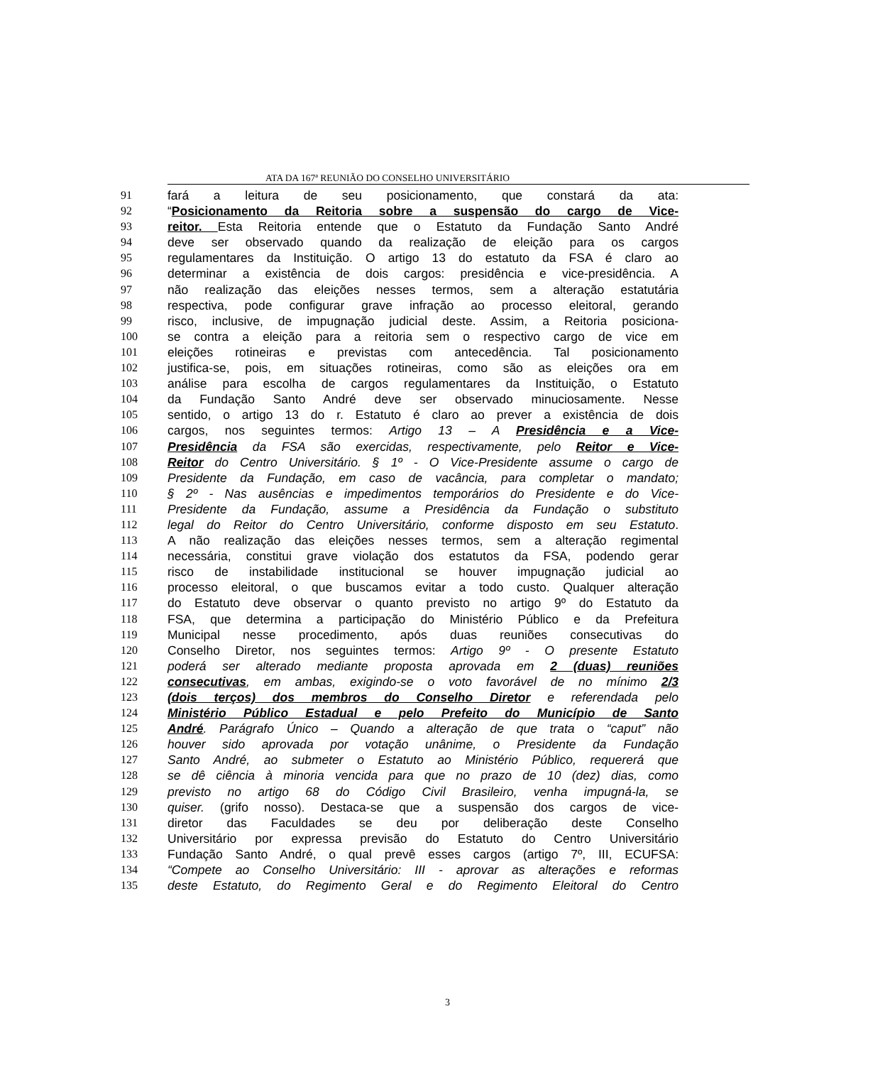ATA DA 167ª REUNIÃO DO CONSELHO UNIVERSITÁRIO
91 fará a leitura de seu posicionamento, que constará da ata:
92 “Posicionamento da Reitoria sobre a suspensão do cargo de Vice-
93 reitor. Esta Reitoria entende que o Estatuto da Fundação Santo André
94 deve ser observado quando da realização de eleição para os cargos
95 regulamentares da Instituição. O artigo 13 do estatuto da FSA é claro ao
96 determinar a existência de dois cargos: presidência e vice-presidência. A
97 não realização das eleições nesses termos, sem a alteração estatutária
98 respectiva, pode configurar grave infração ao processo eleitoral, gerando
99 risco, inclusive, de impugnação judicial deste. Assim, a Reitoria posiciona-
100 se contra a eleição para a reitoria sem o respectivo cargo de vice em
101 eleições rotineiras e previstas com antecedência. Tal posicionamento
102 justifica-se, pois, em situações rotineiras, como são as eleições ora em
103 análise para escolha de cargos regulamentares da Instituição, o Estatuto
104 da Fundação Santo André deve ser observado minuciosamente. Nesse
105 sentido, o artigo 13 do r. Estatuto é claro ao prever a existência de dois
106 cargos, nos seguintes termos: Artigo 13 – A Presidência e a Vice-
107 Presidência da FSA são exercidas, respectivamente, pelo Reitor e Vice-
108 Reitor do Centro Universitário. § 1º - O Vice-Presidente assume o cargo de
109 Presidente da Fundação, em caso de vacância, para completar o mandato;
110 § 2º - Nas ausências e impedimentos temporários do Presidente e do Vice-
111 Presidente da Fundação, assume a Presidência da Fundação o substituto
112 legal do Reitor do Centro Universitário, conforme disposto em seu Estatuto.
113 A não realização das eleições nesses termos, sem a alteração regimental
114 necessária, constitui grave violação dos estatutos da FSA, podendo gerar
115 risco de instabilidade institucional se houver impugnação judicial ao
116 processo eleitoral, o que buscamos evitar a todo custo. Qualquer alteração
117 do Estatuto deve observar o quanto previsto no artigo 9º do Estatuto da
118 FSA, que determina a participação do Ministério Público e da Prefeitura
119 Municipal nesse procedimento, após duas reuniões consecutivas do
120 Conselho Diretor, nos seguintes termos: Artigo 9º - O presente Estatuto
121 poderá ser alterado mediante proposta aprovada em 2 (duas) reuniões
122 consecutivas, em ambas, exigindo-se o voto favorável de no mínimo 2/3
123 (dois terços) dos membros do Conselho Diretor e referendada pelo
124 Ministério Público Estadual e pelo Prefeito do Município de Santo
125 André. Parágrafo Único – Quando a alteração de que trata o “caput” não
126 houver sido aprovada por votação unânime, o Presidente da Fundação
127 Santo André, ao submeter o Estatuto ao Ministério Público, requererá que
128 se dê ciência à minoria vencida para que no prazo de 10 (dez) dias, como
129 previsto no artigo 68 do Código Civil Brasileiro, venha impugná-la, se
130 quiser. (grifo nosso). Destaca-se que a suspensão dos cargos de vice-
131 diretor das Faculdades se deu por deliberação deste Conselho
132 Universitário por expressa previsão do Estatuto do Centro Universitário
133 Fundação Santo André, o qual prevê esses cargos (artigo 7º, III, ECUFSA:
134 “Compete ao Conselho Universitário: III - aprovar as alterações e reformas
135 deste Estatuto, do Regimento Geral e do Regimento Eleitoral do Centro
3